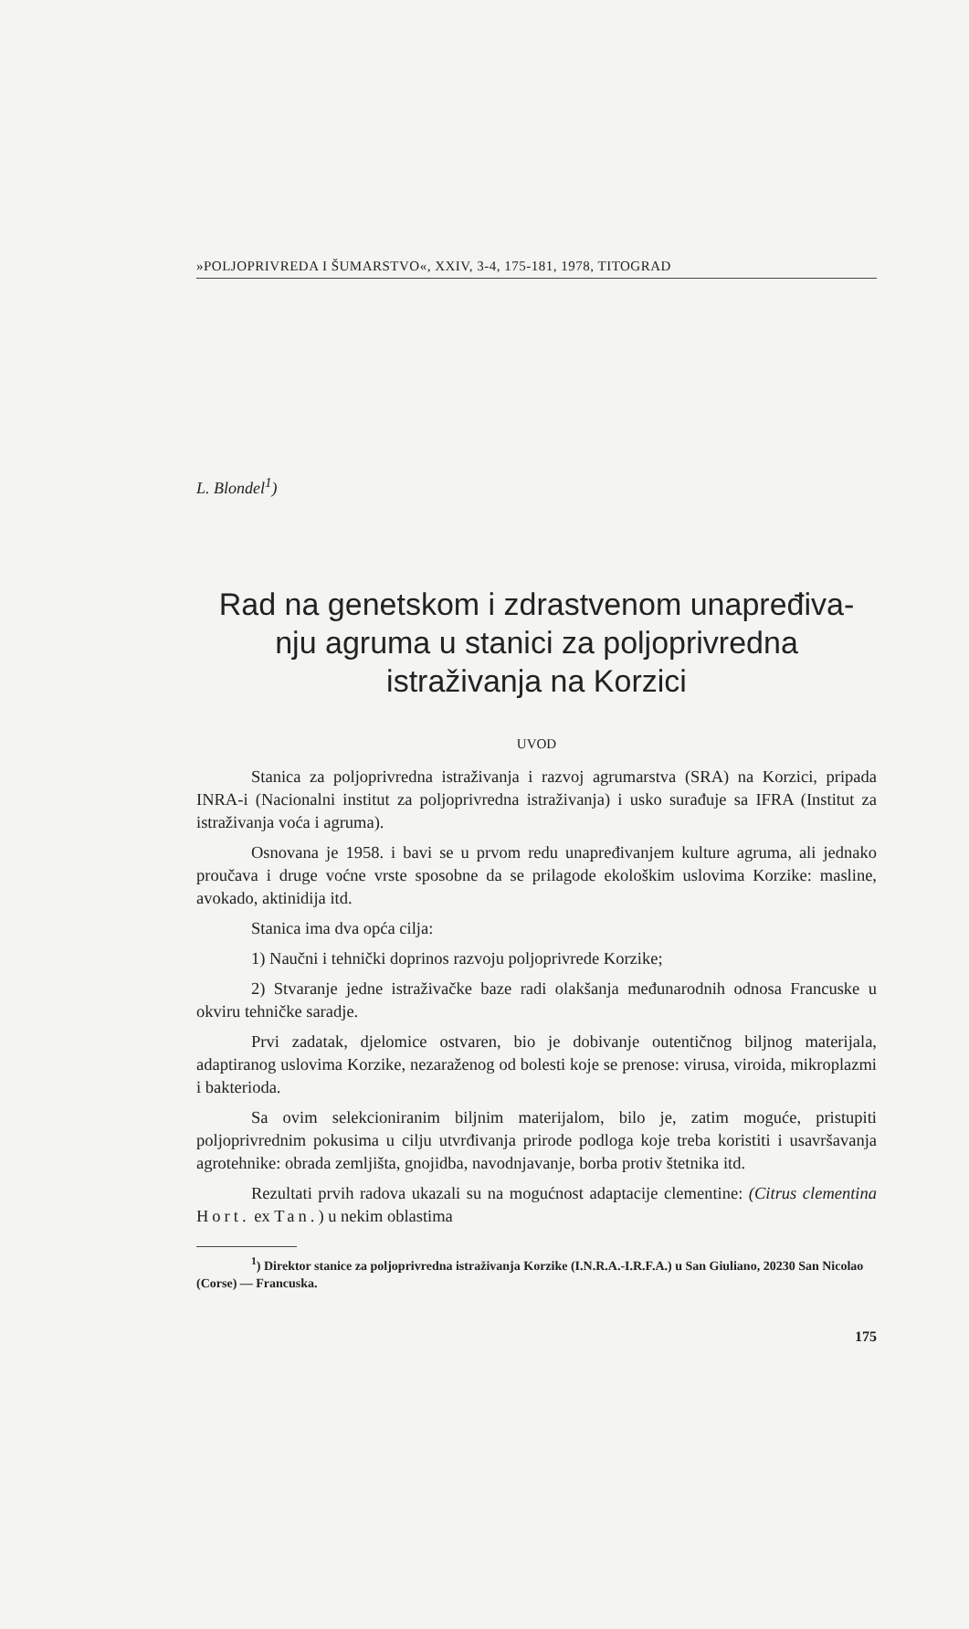»POLJOPRIVREDA I ŠUMARSTVO«, XXIV, 3-4, 175-181, 1978, TITOGRAD
L. Blondel<sup>1</sup>)
Rad na genetskom i zdrastvenom unapređiva-
nju agruma u stanici za poljoprivredna
istraživanja na Korzici
UVOD
Stanica za poljoprivredna istraživanja i razvoj agrumarstva (SRA) na Korzici, pripada INRA-i (Nacionalni institut za poljoprivredna istraživanja) i usko surađuje sa IFRA (Institut za istraživanja voća i agruma).
Osnovana je 1958. i bavi se u prvom redu unapređivanjem kulture agruma, ali jednako proučava i druge voćne vrste sposobne da se prilagode ekološkim uslovima Korzike: masline, avokado, aktinidija itd.
Stanica ima dva opća cilja:
1) Naučni i tehnički doprinos razvoju poljoprivrede Korzike;
2) Stvaranje jedne istraživačke baze radi olakšanja međunarodnih odnosa Francuske u okviru tehničke saradje.
Prvi zadatak, djelomice ostvaren, bio je dobivanje outentičnog biljnog materijala, adaptiranog uslovima Korzike, nezaraženog od bolesti koje se prenose: virusa, viroida, mikroplazmi i bakterioda.
Sa ovim selekcioniranim biljnim materijalom, bilo je, zatim moguće, pristupiti poljoprivrednim pokusima u cilju utvrđivanja prirode podloga koje treba koristiti i usavršavanja agrotehnike: obrada zemljišta, gnojidba, navodnjavanje, borba protiv štetnika itd.
Rezultati prvih radova ukazali su na mogućnost adaptacije clementine: (Citrus clementina Hort. ex Tan.) u nekim oblastima
<sup>1</sup>) Direktor stanice za poljoprivredna istraživanja Korzike (I.N.R.A.-I.R.F.A.) u San Giuliano, 20230 San Nicolao (Corse) — Francuska.
175